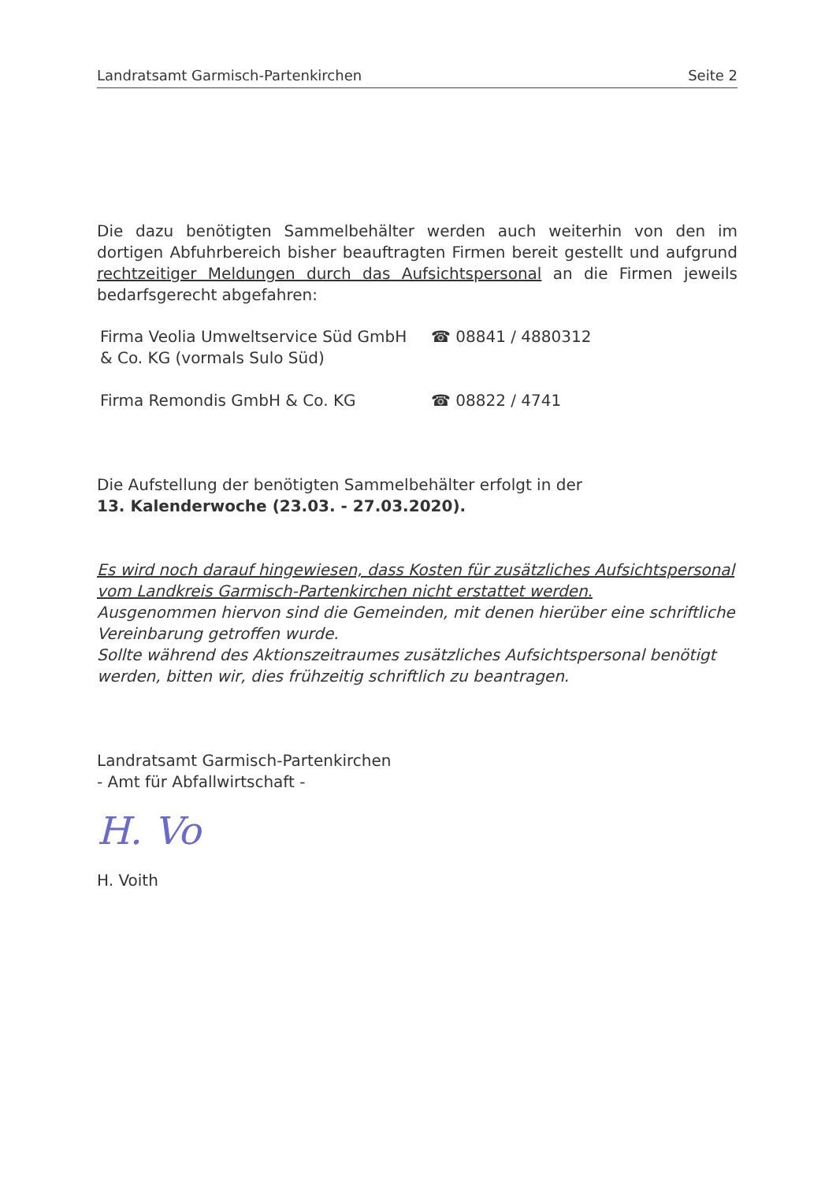Landratsamt Garmisch-Partenkirchen Seite 2
Die dazu benötigten Sammelbehälter werden auch weiterhin von den im dortigen Abfuhrbereich bisher beauftragten Firmen bereit gestellt und aufgrund rechtzeitiger Meldungen durch das Aufsichtspersonal an die Firmen jeweils bedarfsgerecht abgefahren:
| Firma Veolia Umweltservice Süd GmbH & Co. KG (vormals Sulo Süd) | ☎ 08841 / 4880312 |
| Firma Remondis GmbH & Co. KG | ☎ 08822 / 4741 |
Die Aufstellung der benötigten Sammelbehälter erfolgt in der
13. Kalenderwoche (23.03. - 27.03.2020).
Es wird noch darauf hingewiesen, dass Kosten für zusätzliches Aufsichtspersonal vom Landkreis Garmisch-Partenkirchen nicht erstattet werden.
Ausgenommen hiervon sind die Gemeinden, mit denen hierüber eine schriftliche Vereinbarung getroffen wurde.
Sollte während des Aktionszeitraumes zusätzliches Aufsichtspersonal benötigt werden, bitten wir, dies frühzeitig schriftlich zu beantragen.
Landratsamt Garmisch-Partenkirchen
- Amt für Abfallwirtschaft -
H. Vo
H. Voith